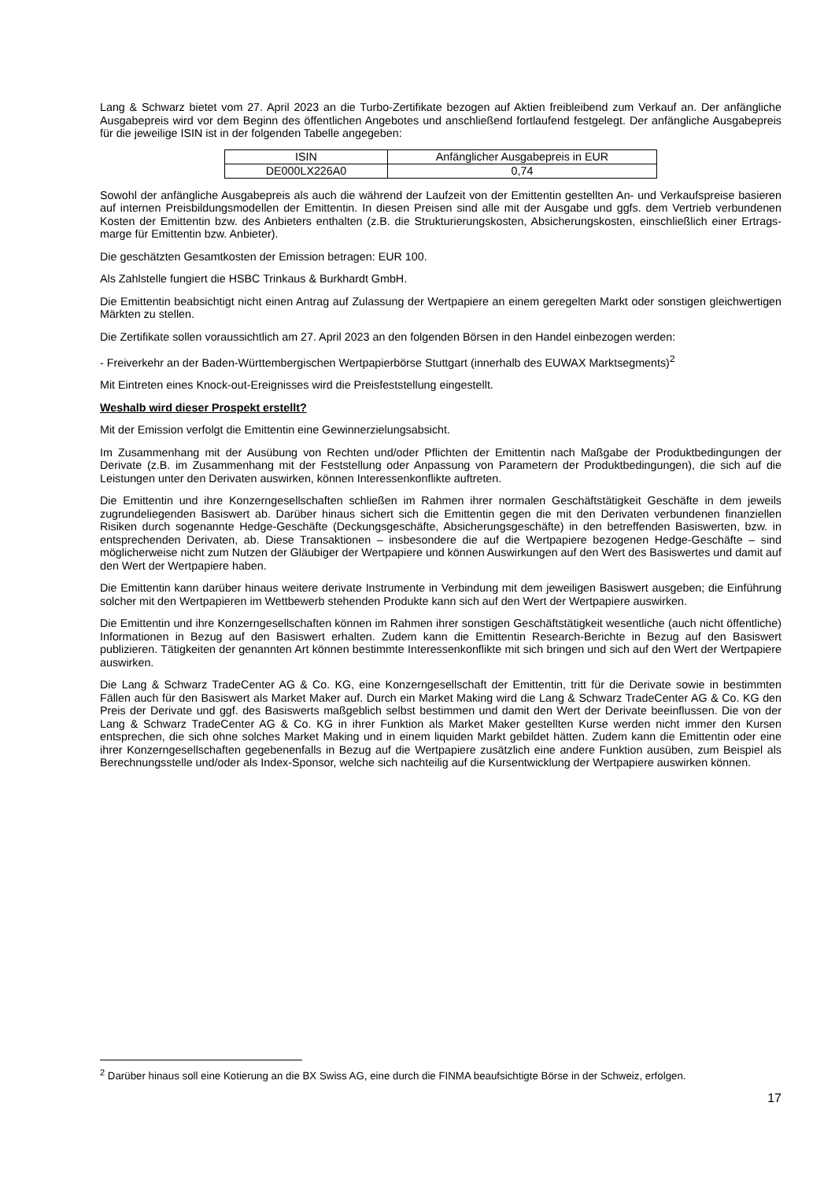Lang & Schwarz bietet vom 27. April 2023 an die Turbo-Zertifikate bezogen auf Aktien freibleibend zum Verkauf an. Der anfängliche Ausgabepreis wird vor dem Beginn des öffentlichen Angebotes und anschließend fortlaufend festgelegt. Der anfängliche Ausgabepreis für die jeweilige ISIN ist in der folgenden Tabelle angegeben:
| ISIN | Anfänglicher Ausgabepreis in EUR |
| DE000LX226A0 | 0,74 |
Sowohl der anfängliche Ausgabepreis als auch die während der Laufzeit von der Emittentin gestellten An- und Verkaufspreise basieren auf internen Preisbildungsmodellen der Emittentin. In diesen Preisen sind alle mit der Ausgabe und ggfs. dem Vertrieb verbundenen Kosten der Emittentin bzw. des Anbieters enthalten (z.B. die Strukturierungskosten, Absicherungskosten, einschließlich einer Ertrags-marge für Emittentin bzw. Anbieter).
Die geschätzten Gesamtkosten der Emission betragen: EUR 100.
Als Zahlstelle fungiert die HSBC Trinkaus & Burkhardt GmbH.
Die Emittentin beabsichtigt nicht einen Antrag auf Zulassung der Wertpapiere an einem geregelten Markt oder sonstigen gleichwertigen Märkten zu stellen.
Die Zertifikate sollen voraussichtlich am 27. April 2023 an den folgenden Börsen in den Handel einbezogen werden:
- Freiverkehr an der Baden-Württembergischen Wertpapierbörse Stuttgart (innerhalb des EUWAX Marktsegments)<sup>2</sup>
Mit Eintreten eines Knock-out-Ereignisses wird die Preisfeststellung eingestellt.
Weshalb wird dieser Prospekt erstellt?
Mit der Emission verfolgt die Emittentin eine Gewinnerzielungsabsicht.
Im Zusammenhang mit der Ausübung von Rechten und/oder Pflichten der Emittentin nach Maßgabe der Produktbedingungen der Derivate (z.B. im Zusammenhang mit der Feststellung oder Anpassung von Parametern der Produktbedingungen), die sich auf die Leistungen unter den Derivaten auswirken, können Interessenkonflikte auftreten.
Die Emittentin und ihre Konzerngesellschaften schließen im Rahmen ihrer normalen Geschäftstätigkeit Geschäfte in dem jeweils zugrundeliegenden Basiswert ab. Darüber hinaus sichert sich die Emittentin gegen die mit den Derivaten verbundenen finanziellen Risiken durch sogenannte Hedge-Geschäfte (Deckungsgeschäfte, Absicherungsgeschäfte) in den betreffenden Basiswerten, bzw. in entsprechenden Derivaten, ab. Diese Transaktionen – insbesondere die auf die Wertpapiere bezogenen Hedge-Geschäfte – sind möglicherweise nicht zum Nutzen der Gläubiger der Wertpapiere und können Auswirkungen auf den Wert des Basiswertes und damit auf den Wert der Wertpapiere haben.
Die Emittentin kann darüber hinaus weitere derivate Instrumente in Verbindung mit dem jeweiligen Basiswert ausgeben; die Einführung solcher mit den Wertpapieren im Wettbewerb stehenden Produkte kann sich auf den Wert der Wertpapiere auswirken.
Die Emittentin und ihre Konzerngesellschaften können im Rahmen ihrer sonstigen Geschäftstätigkeit wesentliche (auch nicht öffentliche) Informationen in Bezug auf den Basiswert erhalten. Zudem kann die Emittentin Research-Berichte in Bezug auf den Basiswert publizieren. Tätigkeiten der genannten Art können bestimmte Interessenkonflikte mit sich bringen und sich auf den Wert der Wertpapiere auswirken.
Die Lang & Schwarz TradeCenter AG & Co. KG, eine Konzerngesellschaft der Emittentin, tritt für die Derivate sowie in bestimmten Fällen auch für den Basiswert als Market Maker auf. Durch ein Market Making wird die Lang & Schwarz TradeCenter AG & Co. KG den Preis der Derivate und ggf. des Basiswerts maßgeblich selbst bestimmen und damit den Wert der Derivate beeinflussen. Die von der Lang & Schwarz TradeCenter AG & Co. KG in ihrer Funktion als Market Maker gestellten Kurse werden nicht immer den Kursen entsprechen, die sich ohne solches Market Making und in einem liquiden Markt gebildet hätten. Zudem kann die Emittentin oder eine ihrer Konzerngesellschaften gegebenenfalls in Bezug auf die Wertpapiere zusätzlich eine andere Funktion ausüben, zum Beispiel als Berechnungsstelle und/oder als Index-Sponsor, welche sich nachteilig auf die Kursentwicklung der Wertpapiere auswirken können.
<sup>2</sup> Darüber hinaus soll eine Kotierung an die BX Swiss AG, eine durch die FINMA beaufsichtigte Börse in der Schweiz, erfolgen.
17